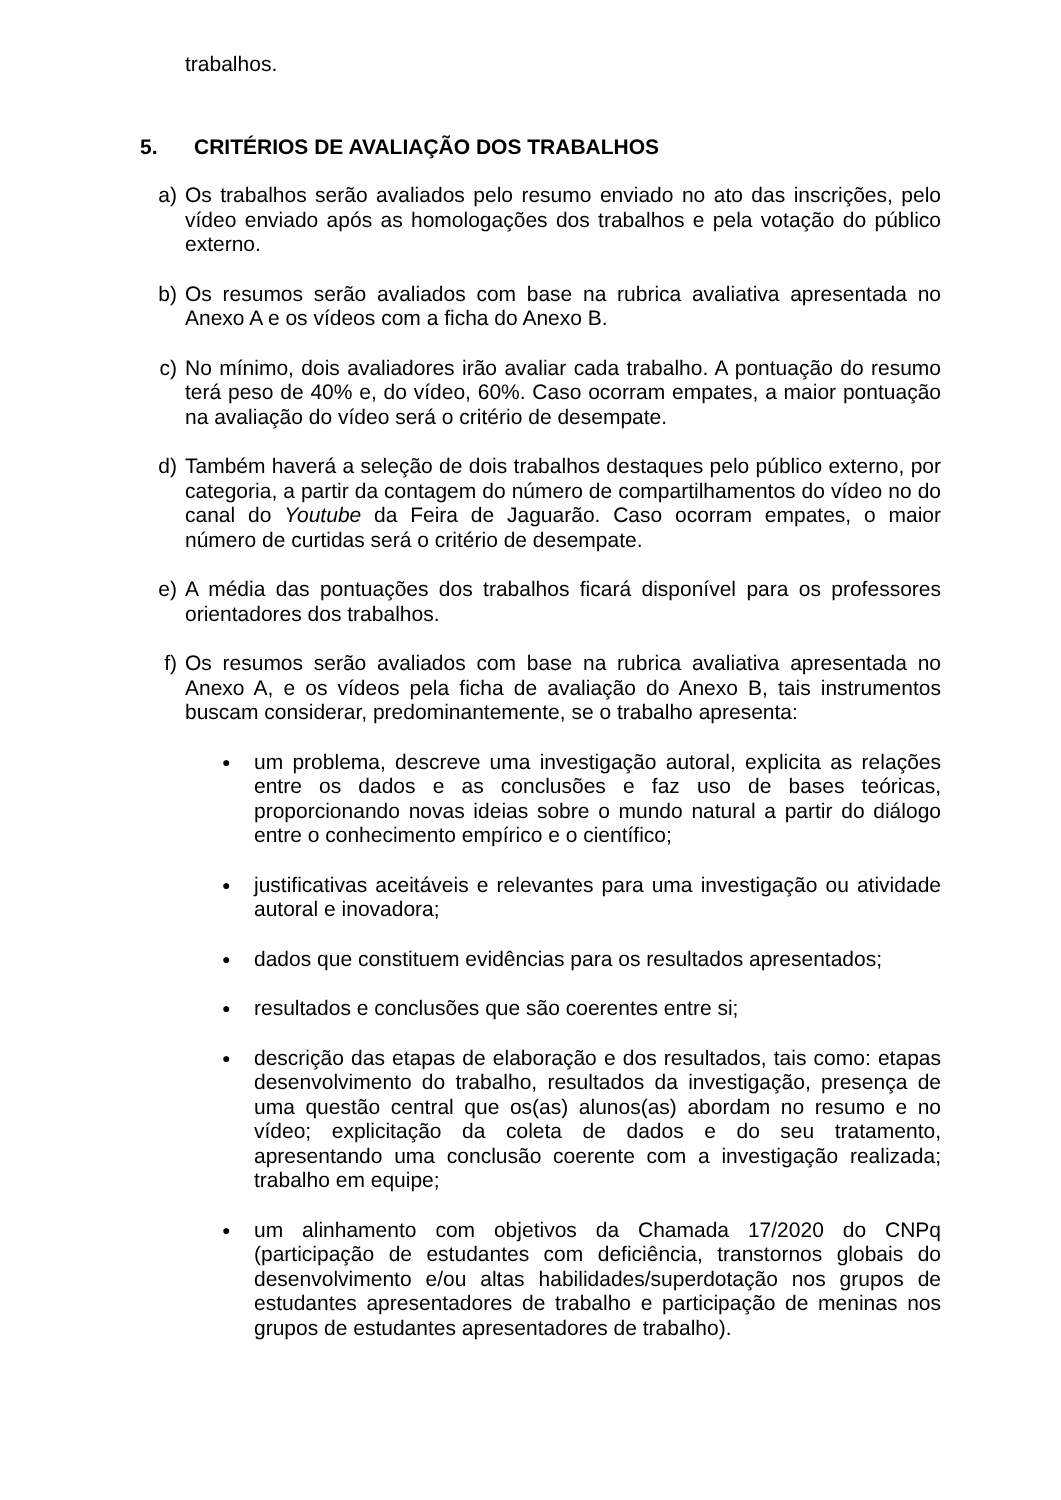trabalhos.
5. CRITÉRIOS DE AVALIAÇÃO DOS TRABALHOS
a) Os trabalhos serão avaliados pelo resumo enviado no ato das inscrições, pelo vídeo enviado após as homologações dos trabalhos e pela votação do público externo.
b) Os resumos serão avaliados com base na rubrica avaliativa apresentada no Anexo A e os vídeos com a ficha do Anexo B.
c) No mínimo, dois avaliadores irão avaliar cada trabalho. A pontuação do resumo terá peso de 40% e, do vídeo, 60%. Caso ocorram empates, a maior pontuação na avaliação do vídeo será o critério de desempate.
d) Também haverá a seleção de dois trabalhos destaques pelo público externo, por categoria, a partir da contagem do número de compartilhamentos do vídeo no do canal do Youtube da Feira de Jaguarão. Caso ocorram empates, o maior número de curtidas será o critério de desempate.
e) A média das pontuações dos trabalhos ficará disponível para os professores orientadores dos trabalhos.
f) Os resumos serão avaliados com base na rubrica avaliativa apresentada no Anexo A, e os vídeos pela ficha de avaliação do Anexo B, tais instrumentos buscam considerar, predominantemente, se o trabalho apresenta:
●
um problema, descreve uma investigação autoral, explicita as relações entre os dados e as conclusões e faz uso de bases teóricas, proporcionando novas ideias sobre o mundo natural a partir do diálogo entre o conhecimento empírico e o científico;
●
justificativas aceitáveis e relevantes para uma investigação ou atividade autoral e inovadora;
●
dados que constituem evidências para os resultados apresentados;
●
resultados e conclusões que são coerentes entre si;
●
descrição das etapas de elaboração e dos resultados, tais como: etapas desenvolvimento do trabalho, resultados da investigação, presença de uma questão central que os(as) alunos(as) abordam no resumo e no vídeo; explicitação da coleta de dados e do seu tratamento, apresentando uma conclusão coerente com a investigação realizada; trabalho em equipe;
●
um alinhamento com objetivos da Chamada 17/2020 do CNPq (participação de estudantes com deficiência, transtornos globais do desenvolvimento e/ou altas habilidades/superdotação nos grupos de estudantes apresentadores de trabalho e participação de meninas nos grupos de estudantes apresentadores de trabalho).